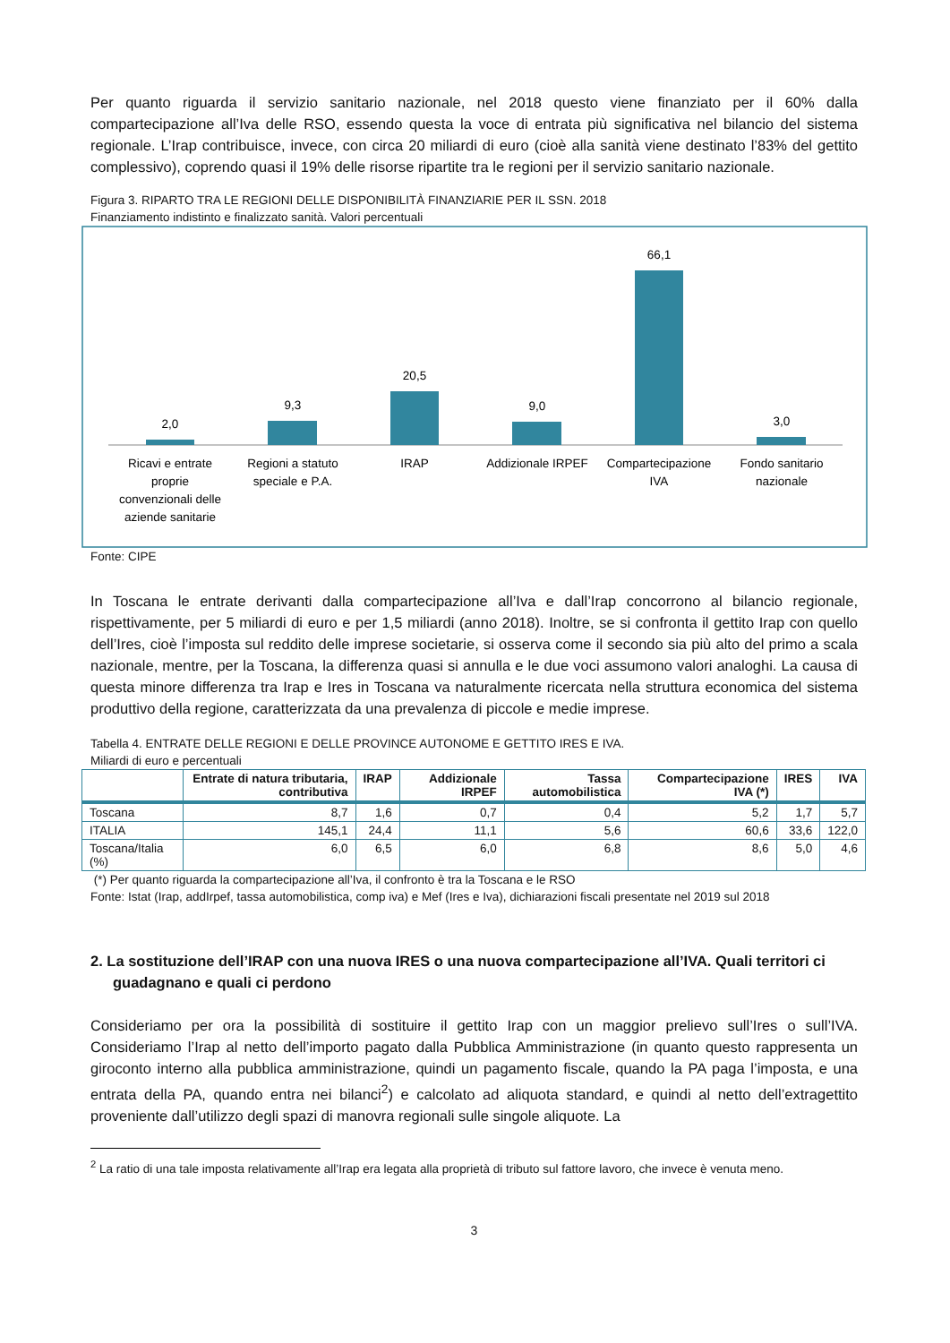Per quanto riguarda il servizio sanitario nazionale, nel 2018 questo viene finanziato per il 60% dalla compartecipazione all’Iva delle RSO, essendo questa la voce di entrata più significativa nel bilancio del sistema regionale. L’Irap contribuisce, invece, con circa 20 miliardi di euro (cioè alla sanità viene destinato l’83% del gettito complessivo), coprendo quasi il 19% delle risorse ripartite tra le regioni per il servizio sanitario nazionale.
Figura 3. RIPARTO TRA LE REGIONI DELLE DISPONIBILITÀ FINANZIARIE PER IL SSN. 2018
Finanziamento indistinto e finalizzato sanità. Valori percentuali
2,0
9,3
20,5
9,0
66,1
3,0
Ricavi e entrate
proprie
convenzionali delle
aziende sanitarie
Regioni a statuto
speciale e P.A.
IRAP
Addizionale IRPEF
Compartecipazione
IVA
Fondo sanitario
nazionale
Fonte: CIPE
In Toscana le entrate derivanti dalla compartecipazione all’Iva e dall’Irap concorrono al bilancio regionale, rispettivamente, per 5 miliardi di euro e per 1,5 miliardi (anno 2018). Inoltre, se si confronta il gettito Irap con quello dell’Ires, cioè l’imposta sul reddito delle imprese societarie, si osserva come il secondo sia più alto del primo a scala nazionale, mentre, per la Toscana, la differenza quasi si annulla e le due voci assumono valori analoghi. La causa di questa minore differenza tra Irap e Ires in Toscana va naturalmente ricercata nella struttura economica del sistema produttivo della regione, caratterizzata da una prevalenza di piccole e medie imprese.
Tabella 4. ENTRATE DELLE REGIONI E DELLE PROVINCE AUTONOME E GETTITO IRES E IVA.
Miliardi di euro e percentuali
| | Entrate di natura tributaria, contributiva | IRAP | Addizionale IRPEF | Tassa automobilistica | Compartecipazione IVA (*) | IRES | IVA |
| --- | --- | --- | --- | --- | --- | --- | --- |
| Toscana | 8,7 | 1,6 | 0,7 | 0,4 | 5,2 | 1,7 | 5,7 |
| ITALIA | 145,1 | 24,4 | 11,1 | 5,6 | 60,6 | 33,6 | 122,0 |
| Toscana/Italia (%) | 6,0 | 6,5 | 6,0 | 6,8 | 8,6 | 5,0 | 4,6 |
(*) Per quanto riguarda la compartecipazione all’Iva, il confronto è tra la Toscana e le RSO
Fonte: Istat (Irap, addIrpef, tassa automobilistica, comp iva) e Mef (Ires e Iva), dichiarazioni fiscali presentate nel 2019 sul 2018
2. La sostituzione dell’IRAP con una nuova IRES o una nuova compartecipazione all’IVA. Quali territori ci guadagnano e quali ci perdono
Consideriamo per ora la possibilità di sostituire il gettito Irap con un maggior prelievo sull’Ires o sull’IVA. Consideriamo l’Irap al netto dell’importo pagato dalla Pubblica Amministrazione (in quanto questo rappresenta un giroconto interno alla pubblica amministrazione, quindi un pagamento fiscale, quando la PA paga l’imposta, e una entrata della PA, quando entra nei bilanci<sup>2</sup>) e calcolato ad aliquota standard, e quindi al netto dell’extragettito proveniente dall’utilizzo degli spazi di manovra regionali sulle singole aliquote. La
<sup>2</sup> La ratio di una tale imposta relativamente all’Irap era legata alla proprietà di tributo sul fattore lavoro, che invece è venuta meno.
3